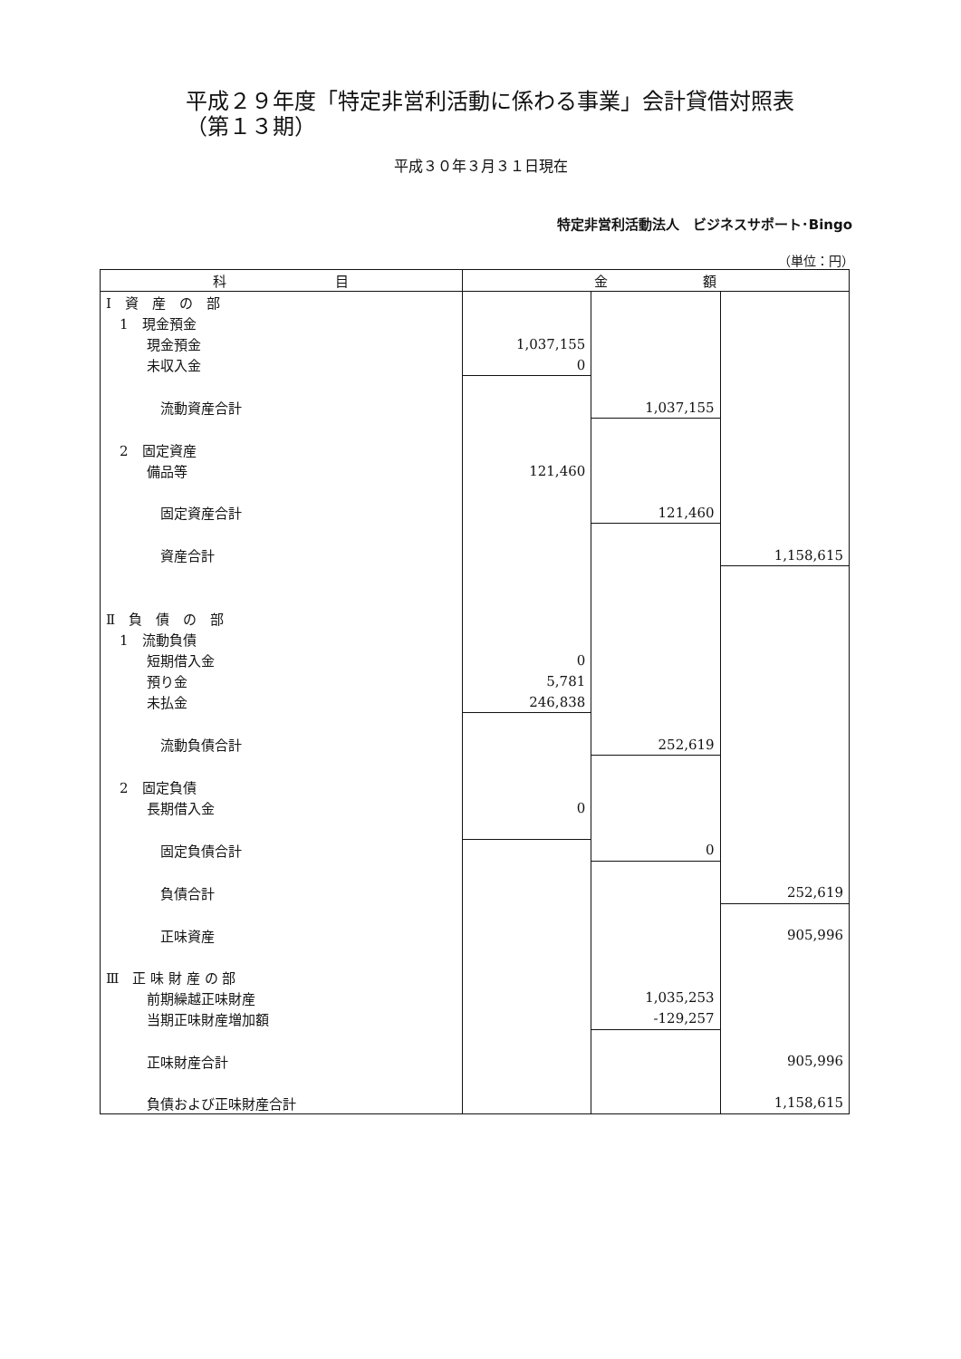平成２９年度「特定非営利活動に係わる事業」会計貸借対照表
（第１３期）
平成３０年３月３１日現在
特定非営利活動法人　ビジネスサポート･Bingo
（単位：円）
| 科 目 | 金 額 | | |
| --- | --- | --- | --- |
| Ⅰ 資 産 の 部 | | | |
| 1 現金預金 | | | |
| 現金預金 | 1,037,155 | | |
| 未収入金 | 0 | | |
| 流動資産合計 | | 1,037,155 | |
| 2 固定資産 | | | |
| 備品等 | 121,460 | | |
| 固定資産合計 | | 121,460 | |
| 資産合計 | | | 1,158,615 |
| Ⅱ 負 債 の 部 | | | |
| 1 流動負債 | | | |
| 短期借入金 | 0 | | |
| 預り金 | 5,781 | | |
| 未払金 | 246,838 | | |
| 流動負債合計 | | 252,619 | |
| 2 固定負債 | | | |
| 長期借入金 | 0 | | |
| 固定負債合計 | | 0 | |
| 負債合計 | | | 252,619 |
| 正味資産 | | | 905,996 |
| Ⅲ 正 味 財 産 の 部 | | | |
| 前期繰越正味財産 | | 1,035,253 | |
| 当期正味財産増加額 | | -129,257 | |
| 正味財産合計 | | | 905,996 |
| 負債および正味財産合計 | | | 1,158,615 |